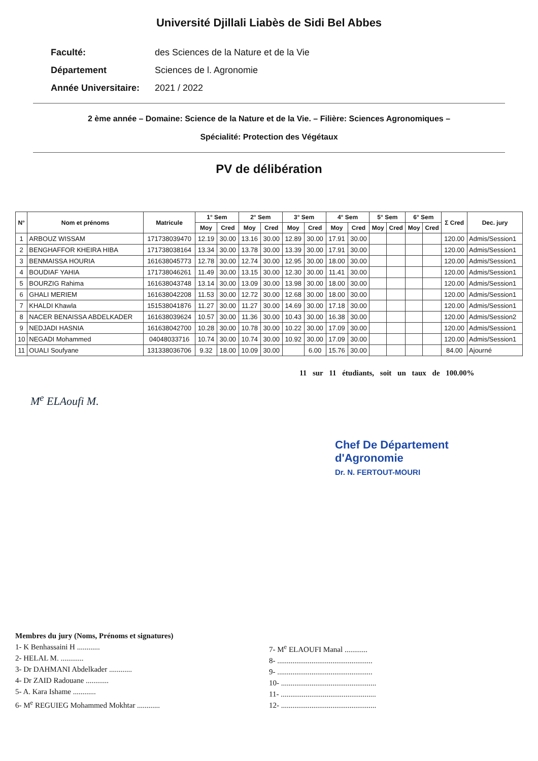Université Djillali Liabès de Sidi Bel Abbes
Faculté: des Sciences de la Nature et de la Vie
Département Sciences de l. Agronomie
Année Universitaire: 2021 / 2022
2 ème année – Domaine: Science de la Nature et de la Vie. – Filière: Sciences Agronomiques –
Spécialité: Protection des Végétaux
PV de délibération
| N° | Nom et prénoms | Matricule | 1° Sem | | 2° Sem | | 3° Sem | | 4° Sem | | 5° Sem | | 6° Sem | | Σ Cred | Dec. jury |
| --- | --- | --- | --- | --- | --- | --- | --- | --- | --- | --- | --- | --- | --- | --- | --- | --- |
| | | | Moy | Cred | Moy | Cred | Moy | Cred | Moy | Cred | Moy | Cred | Moy | Cred | | |
| 1 | ARBOUZ WISSAM | 171738039470 | 12.19 | 30.00 | 13.16 | 30.00 | 12.89 | 30.00 | 17.91 | 30.00 | | | | | 120.00 | Admis/Session1 |
| 2 | BENGHAFFOR KHEIRA HIBA | 171738038164 | 13.34 | 30.00 | 13.78 | 30.00 | 13.39 | 30.00 | 17.91 | 30.00 | | | | | 120.00 | Admis/Session1 |
| 3 | BENMAISSA HOURIA | 161638045773 | 12.78 | 30.00 | 12.74 | 30.00 | 12.95 | 30.00 | 18.00 | 30.00 | | | | | 120.00 | Admis/Session1 |
| 4 | BOUDIAF YAHIA | 171738046261 | 11.49 | 30.00 | 13.15 | 30.00 | 12.30 | 30.00 | 11.41 | 30.00 | | | | | 120.00 | Admis/Session1 |
| 5 | BOURZIG Rahima | 161638043748 | 13.14 | 30.00 | 13.09 | 30.00 | 13.98 | 30.00 | 18.00 | 30.00 | | | | | 120.00 | Admis/Session1 |
| 6 | GHALI MERIEM | 161638042208 | 11.53 | 30.00 | 12.72 | 30.00 | 12.68 | 30.00 | 18.00 | 30.00 | | | | | 120.00 | Admis/Session1 |
| 7 | KHALDI Khawla | 151538041876 | 11.27 | 30.00 | 11.27 | 30.00 | 14.69 | 30.00 | 17.18 | 30.00 | | | | | 120.00 | Admis/Session1 |
| 8 | NACER BENAISSA ABDELKADER | 161638039624 | 10.57 | 30.00 | 11.36 | 30.00 | 10.43 | 30.00 | 16.38 | 30.00 | | | | | 120.00 | Admis/Session2 |
| 9 | NEDJADI HASNIA | 161638042700 | 10.28 | 30.00 | 10.78 | 30.00 | 10.22 | 30.00 | 17.09 | 30.00 | | | | | 120.00 | Admis/Session1 |
| 10 | NEGADI Mohammed | 04048033716 | 10.74 | 30.00 | 10.74 | 30.00 | 10.92 | 30.00 | 17.09 | 30.00 | | | | | 120.00 | Admis/Session1 |
| 11 | OUALI Soufyane | 131338036706 | 9.32 | 18.00 | 10.09 | 30.00 | | 6.00 | 15.76 | 30.00 | | | | | 84.00 | Ajourné |
11 sur 11 étudiants, soit un taux de 100.00%
M<sup>e</sup> ELAoufi M.
Chef De Département
d'Agronomie
Dr. N. FERTOUT-MOURI
Membres du jury (Noms, Prénoms et signatures)
1- K Benhassaini H ............
2- HELAL M. ............
3- Dr DAHMANI Abdelkader ............
4- Dr ZAID Radouane ............
5- A. Kara Ishame ............
6- M<sup>e</sup> REGUIEG Mohammed Mokhtar ............
7- M<sup>e</sup> ELAOUFI Manal ............
8- ..................................................
9- ..................................................
10- ..................................................
11- ..................................................
12- ..................................................